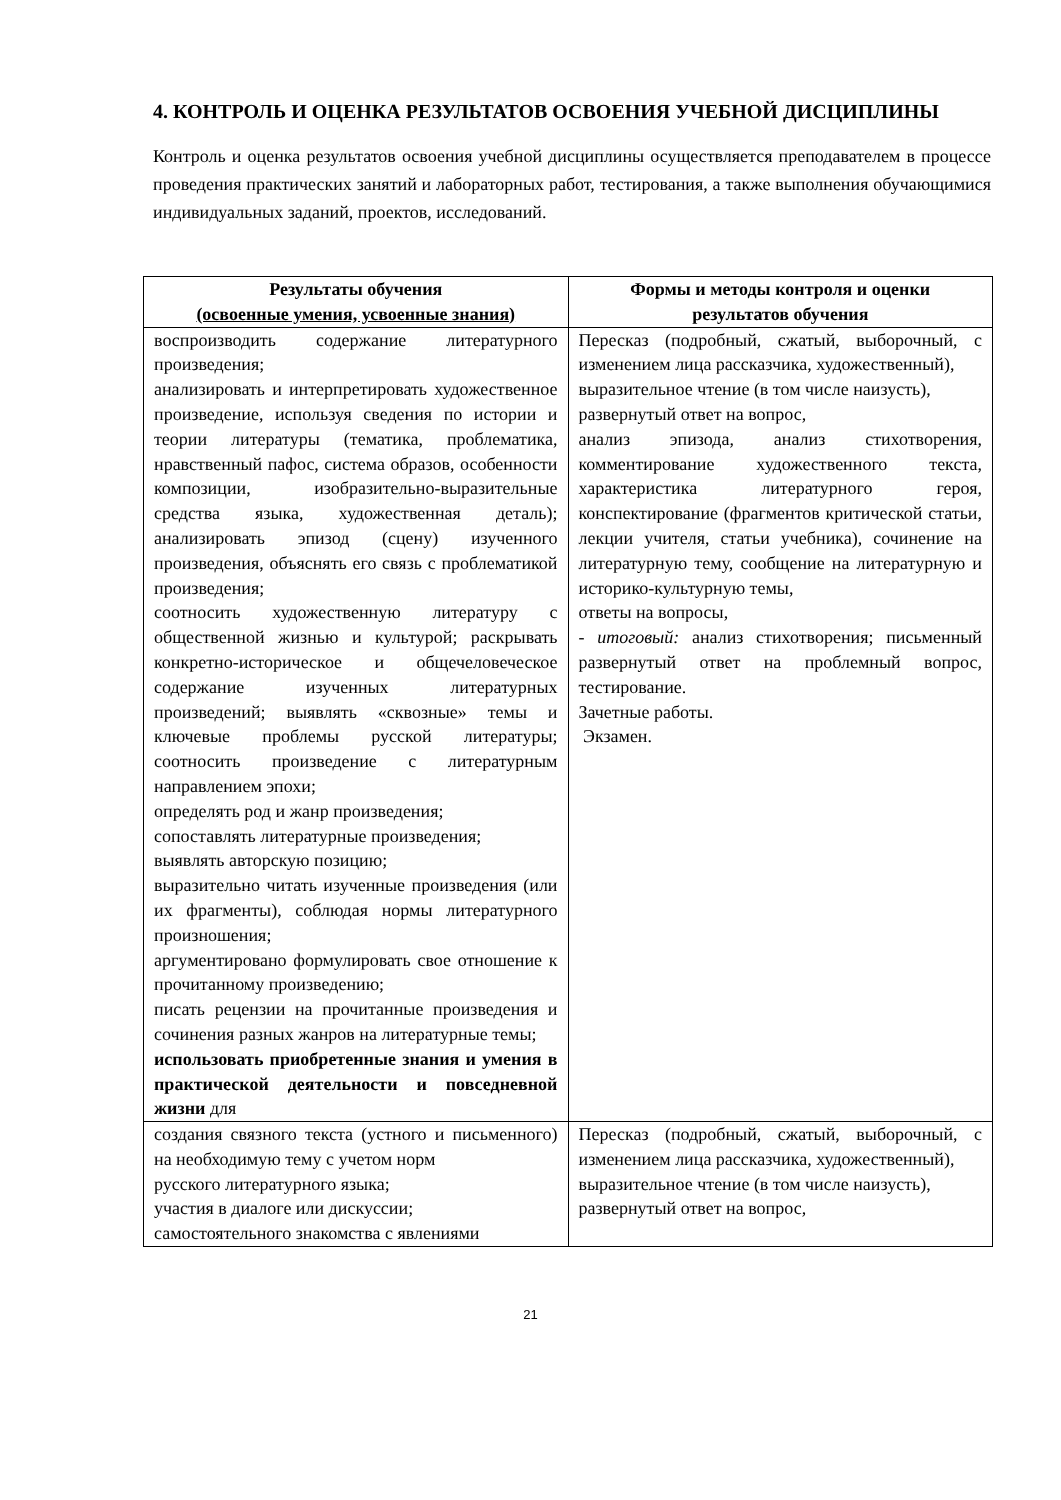4. КОНТРОЛЬ И ОЦЕНКА РЕЗУЛЬТАТОВ ОСВОЕНИЯ УЧЕБНОЙ ДИСЦИПЛИНЫ
Контроль и оценка результатов освоения учебной дисциплины осуществляется преподавателем в процессе проведения практических занятий и лабораторных работ, тестирования, а также выполнения обучающимися индивидуальных заданий, проектов, исследований.
| Результаты обучения (освоенные умения, усвоенные знания) | Формы и методы контроля и оценки результатов обучения |
| --- | --- |
| воспроизводить содержание литературного произведения; анализировать и интерпретировать художественное произведение, используя сведения по истории и теории литературы (тематика, проблематика, нравственный пафос, система образов, особенности композиции, изобразительно-выразительные средства языка, художественная деталь); анализировать эпизод (сцену) изученного произведения, объяснять его связь с проблематикой произведения; соотносить художественную литературу с общественной жизнью и культурой; раскрывать конкретно-историческое и общечеловеческое содержание изученных литературных произведений; выявлять «сквозные» темы и ключевые проблемы русской литературы; соотносить произведение с литературным направлением эпохи; определять род и жанр произведения; сопоставлять литературные произведения; выявлять авторскую позицию; выразительно читать изученные произведения (или их фрагменты), соблюдая нормы литературного произношения; аргументировано формулировать свое отношение к прочитанному произведению; писать рецензии на прочитанные произведения и сочинения разных жанров на литературные темы; использовать приобретенные знания и умения в практической деятельности и повседневной жизни для | Пересказ (подробный, сжатый, выборочный, с изменением лица рассказчика, художественный), выразительное чтение (в том числе наизусть), развернутый ответ на вопрос, анализ эпизода, анализ стихотворения, комментирование художественного текста, характеристика литературного героя, конспектирование (фрагментов критической статьи, лекции учителя, статьи учебника), сочинение на литературную тему, сообщение на литературную и историко-культурную темы, ответы на вопросы, - итоговый: анализ стихотворения; письменный развернутый ответ на проблемный вопрос, тестирование. Зачетные работы. Экзамен. |
| создания связного текста (устного и письменного) на необходимую тему с учетом норм русского литературного языка; участия в диалоге или дискуссии; самостоятельного знакомства с явлениями | Пересказ (подробный, сжатый, выборочный, с изменением лица рассказчика, художественный), выразительное чтение (в том числе наизусть), развернутый ответ на вопрос, |
21